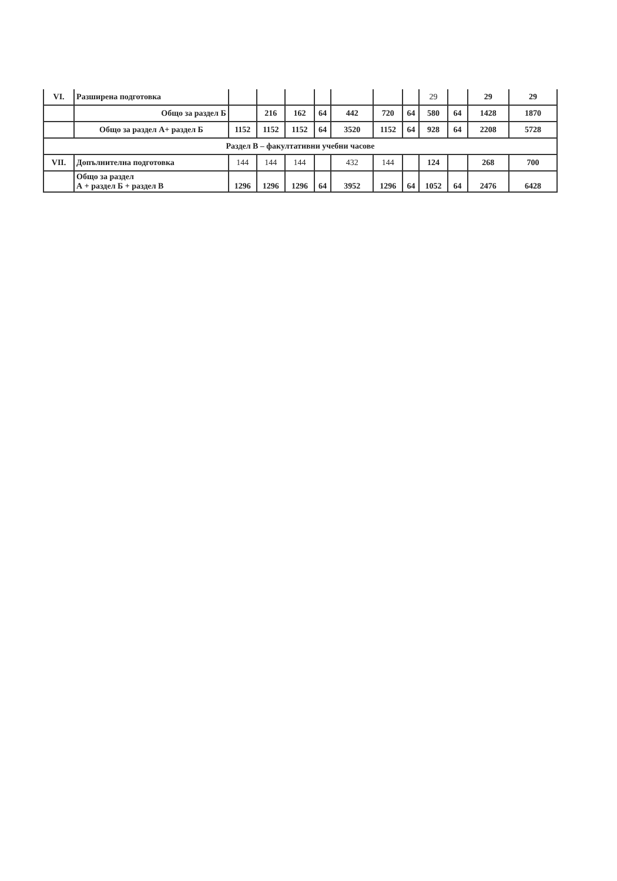| VI. | Разширена подготовка | | | | | | | | 29 | | 29 | 29 |
| | Общо за раздел Б | | 216 | 162 | 64 | 442 | 720 | 64 | 580 | 64 | 1428 | 1870 |
| | Общо за раздел А+ раздел Б | 1152 | 1152 | 1152 | 64 | 3520 | 1152 | 64 | 928 | 64 | 2208 | 5728 |
| Раздел В – факултативни учебни часове | | | | | | | | | | | | |
| VII. | Допълнителна подготовка | 144 | 144 | 144 | | 432 | 144 | | 124 | | 268 | 700 |
| | Общо за раздел А + раздел Б + раздел В | 1296 | 1296 | 1296 | 64 | 3952 | 1296 | 64 | 1052 | 64 | 2476 | 6428 |